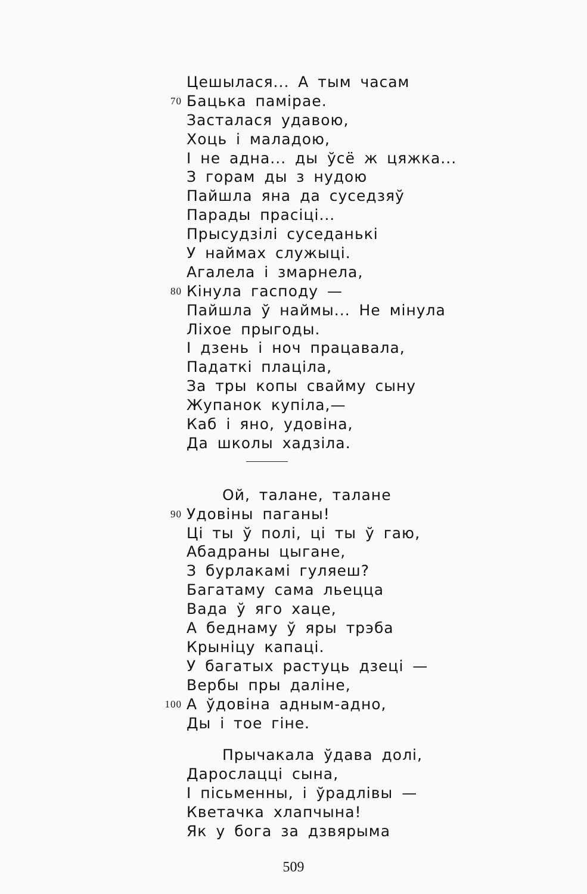Цешылася... А тым часам
70 Бацька памірае.
Засталася удавою,
Хоць і маладою,
І не адна... ды ўсё ж цяжка...
З горам ды з нудою
Пайшла яна да суседзяў
Парады прасіці...
Прысудзілі суседанькі
У наймах служыці.
Агалела і змарнела,
80 Кінула гасподу —
Пайшла ў наймы... Не мінула
Ліхое прыгоды.
І дзень і ноч працавала,
Падаткі плаціла,
За тры копы свайму сыну
Жупанок купіла,—
Каб і яно, удовіна,
Да школы хадзіла.
Ой, талане, талане
90 Удовіны паганы!
Ці ты ў полі, ці ты ў гаю,
Абадраны цыгане,
З бурлакамі гуляеш?
Багатаму сама льецца
Вада ў яго хаце,
А беднаму ў яры трэба
Крыніцу капаці.
У багатых растуць дзеці —
Вербы пры даліне,
100 А ўдовіна адным-адно,
Ды і тое гіне.
Прычакала ўдава долі,
Дарослацці сына,
І пісьменны, і ўрадлівы —
Кветачка хлапчына!
Як у бога за дзвярыма
509